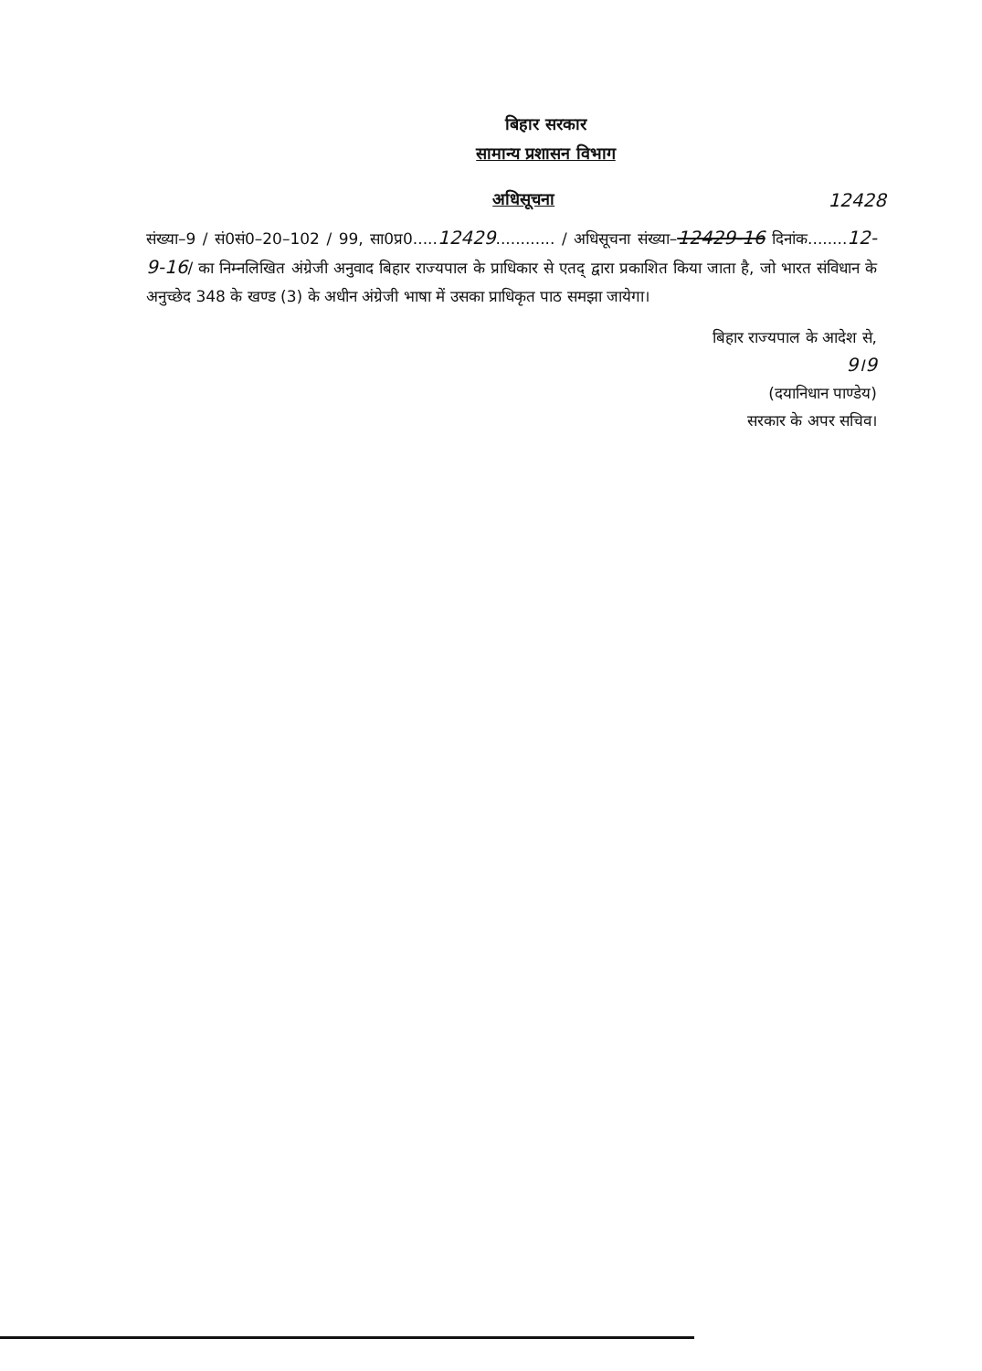बिहार सरकार
सामान्य प्रशासन विभाग
अधिसूचना 12428
संख्या–9 / सं0सं0–20–102 / 99, सा0प्र0.....12429............ / अधिसूचना संख्या–12429-16 दिनांक........12-9-16/ का निम्नलिखित अंग्रेजी अनुवाद बिहार राज्यपाल के प्राधिकार से एतद् द्वारा प्रकाशित किया जाता है, जो भारत संविधान के अनुच्छेद 348 के खण्ड (3) के अधीन अंग्रेजी भाषा में उसका प्राधिकृत पाठ समझा जायेगा।
बिहार राज्यपाल के आदेश से,
9।9
(दयानिधान पाण्डेय)
सरकार के अपर सचिव।